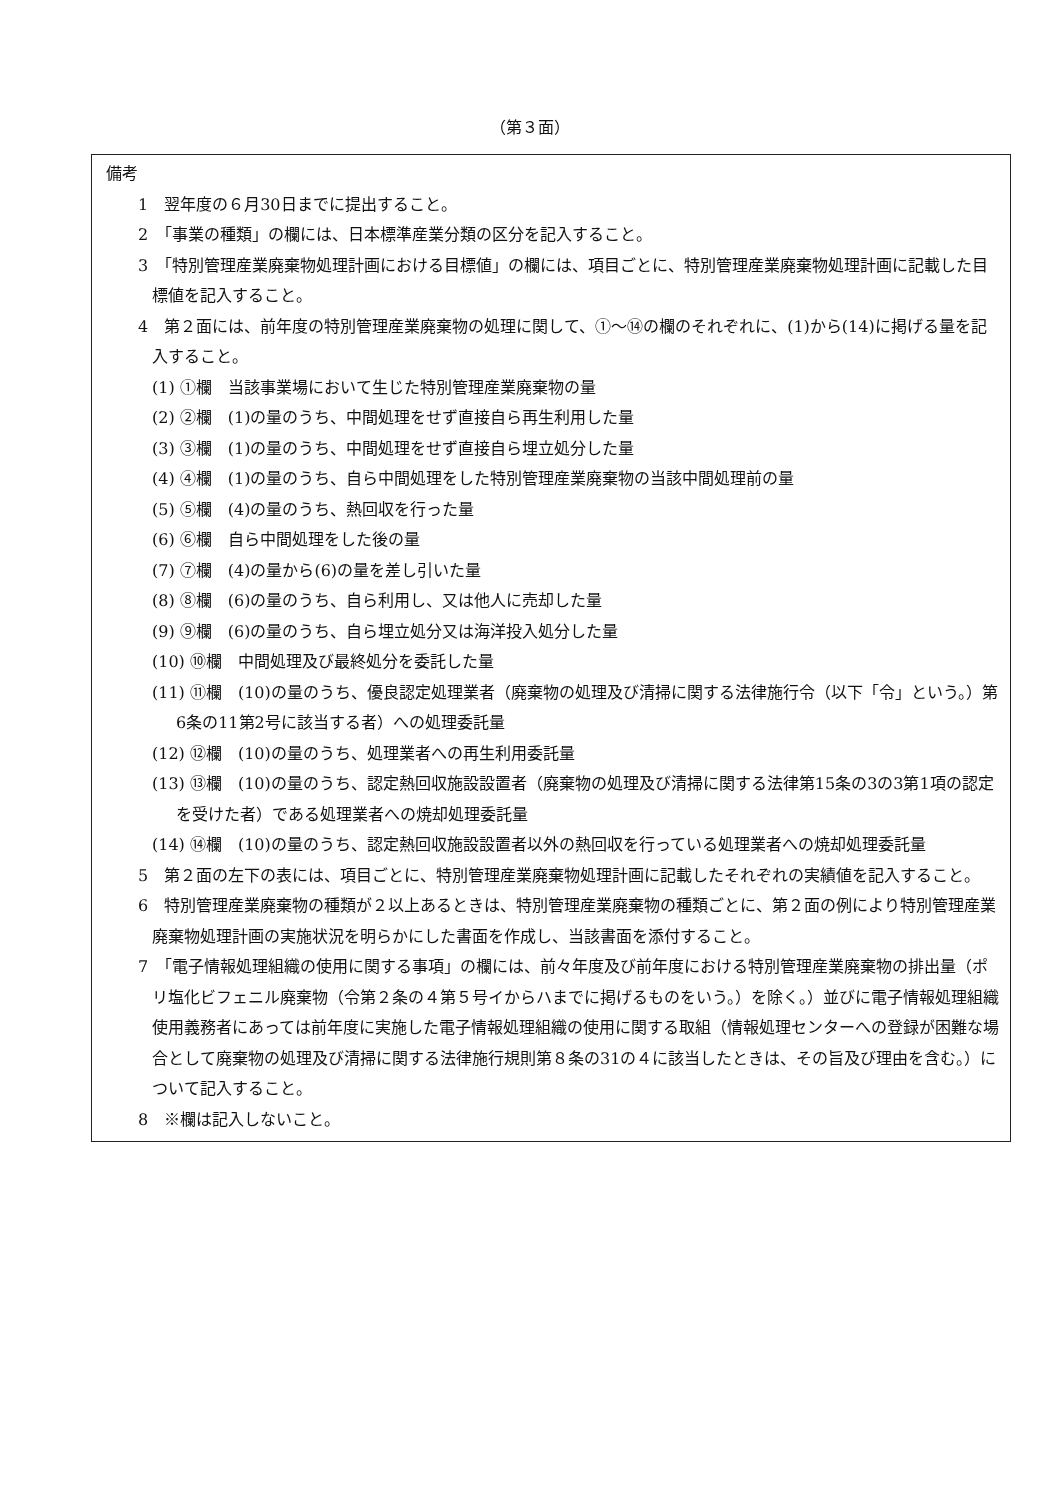（第３面）
備考
1　翌年度の６月30日までに提出すること。
2　「事業の種類」の欄には、日本標準産業分類の区分を記入すること。
3　「特別管理産業廃棄物処理計画における目標値」の欄には、項目ごとに、特別管理産業廃棄物処理計画に記載した目標値を記入すること。
4　第２面には、前年度の特別管理産業廃棄物の処理に関して、①～⑭の欄のそれぞれに、(1)から(14)に掲げる量を記入すること。
(1) ①欄　当該事業場において生じた特別管理産業廃棄物の量
(2) ②欄　(1)の量のうち、中間処理をせず直接自ら再生利用した量
(3) ③欄　(1)の量のうち、中間処理をせず直接自ら埋立処分した量
(4) ④欄　(1)の量のうち、自ら中間処理をした特別管理産業廃棄物の当該中間処理前の量
(5) ⑤欄　(4)の量のうち、熱回収を行った量
(6) ⑥欄　自ら中間処理をした後の量
(7) ⑦欄　(4)の量から(6)の量を差し引いた量
(8) ⑧欄　(6)の量のうち、自ら利用し、又は他人に売却した量
(9) ⑨欄　(6)の量のうち、自ら埋立処分又は海洋投入処分した量
(10) ⑩欄　中間処理及び最終処分を委託した量
(11) ⑪欄　(10)の量のうち、優良認定処理業者（廃棄物の処理及び清掃に関する法律施行令（以下「令」という。）第6条の11第2号に該当する者）への処理委託量
(12) ⑫欄　(10)の量のうち、処理業者への再生利用委託量
(13) ⑬欄　(10)の量のうち、認定熱回収施設設置者（廃棄物の処理及び清掃に関する法律第15条の3の3第1項の認定を受けた者）である処理業者への焼却処理委託量
(14) ⑭欄　(10)の量のうち、認定熱回収施設設置者以外の熱回収を行っている処理業者への焼却処理委託量
5　第２面の左下の表には、項目ごとに、特別管理産業廃棄物処理計画に記載したそれぞれの実績値を記入すること。
6　特別管理産業廃棄物の種類が２以上あるときは、特別管理産業廃棄物の種類ごとに、第２面の例により特別管理産業廃棄物処理計画の実施状況を明らかにした書面を作成し、当該書面を添付すること。
7　「電子情報処理組織の使用に関する事項」の欄には、前々年度及び前年度における特別管理産業廃棄物の排出量（ポリ塩化ビフェニル廃棄物（令第２条の４第５号イからハまでに掲げるものをいう。）を除く。）並びに電子情報処理組織使用義務者にあっては前年度に実施した電子情報処理組織の使用に関する取組（情報処理センターへの登録が困難な場合として廃棄物の処理及び清掃に関する法律施行規則第８条の31の４に該当したときは、その旨及び理由を含む。）について記入すること。
8　※欄は記入しないこと。